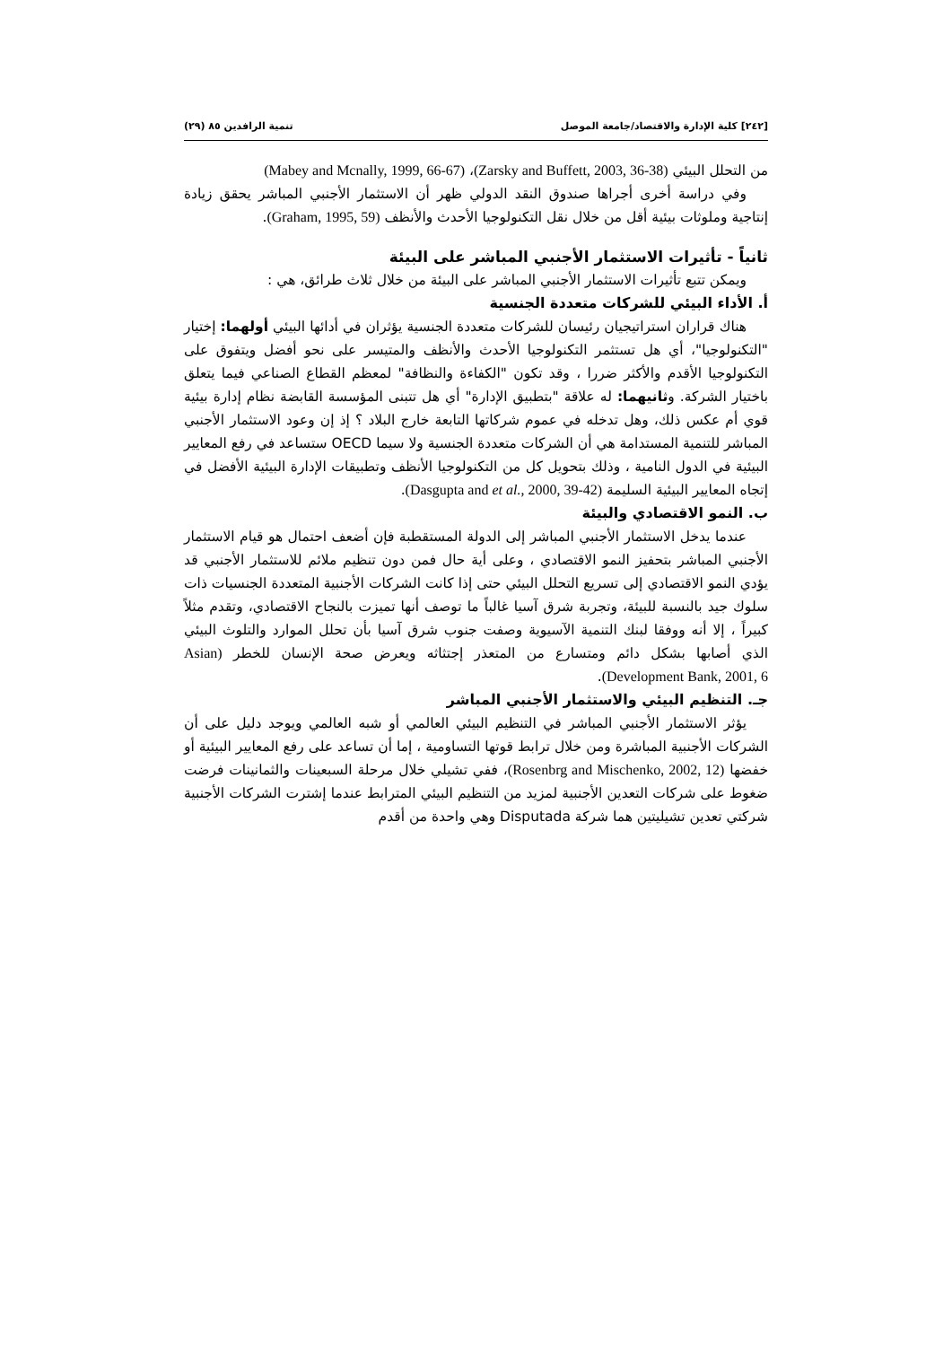[٢٤٢] كلية الإدارة والاقتصاد/جامعة الموصل تنمية الرافدين ٨٥ (٢٩)
من التحلل البيئي (Zarsky and Buffett, 2003, 36-38)، (Mabey and Mcnally, 1999, 66-67)
وفي دراسة أخرى أجراها صندوق النقد الدولي ظهر أن الاستثمار الأجنبي المباشر يحقق زيادة إنتاجية وملوثات بيئية أقل من خلال نقل التكنولوجيا الأحدث والأنظف (Graham, 1995, 59).
ثانياً - تأثيرات الاستثمار الأجنبي المباشر على البيئة
ويمكن تتبع تأثيرات الاستثمار الأجنبي المباشر على البيئة من خلال ثلاث طرائق، هي :
أ. الأداء البيئي للشركات متعددة الجنسية
هناك قراران استراتيجيان رئيسان للشركات متعددة الجنسية يؤثران في أدائها البيئي أولهما: إختيار "التكنولوجيا"، أي هل تستثمر التكنولوجيا الأحدث والأنظف والمتيسر على نحو أفضل ويتفوق على التكنولوجيا الأقدم والأكثر ضررا ، وقد تكون "الكفاءة والنظافة" لمعظم القطاع الصناعي فيما يتعلق باختيار الشركة. وثانيهما: له علاقة "بتطبيق الإدارة" أي هل تتبنى المؤسسة القابضة نظام إدارة بيئية قوي أم عكس ذلك، وهل تدخله في عموم شركاتها التابعة خارج البلاد ؟ إذ إن وعود الاستثمار الأجنبي المباشر للتنمية المستدامة هي أن الشركات متعددة الجنسية ولا سيما OECD ستساعد في رفع المعايير البيئية في الدول النامية ، وذلك بتحويل كل من التكنولوجيا الأنظف وتطبيقات الإدارة البيئية الأفضل في إتجاه المعايير البيئية السليمة (Dasgupta and et al., 2000, 39-42).
ب. النمو الاقتصادي والبيئة
عندما يدخل الاستثمار الأجنبي المباشر إلى الدولة المستقطبة فإن أضعف احتمال هو قيام الاستثمار الأجنبي المباشر بتحفيز النمو الاقتصادي ، وعلى أية حال فمن دون تنظيم ملائم للاستثمار الأجنبي قد يؤدي النمو الاقتصادي إلى تسريع التحلل البيئي حتى إذا كانت الشركات الأجنبية المتعددة الجنسيات ذات سلوك جيد بالنسبة للبيئة، وتجربة شرق آسيا غالباً ما توصف أنها تميزت بالنجاح الاقتصادي، وتقدم مثلاً كبيراً ، إلا أنه ووفقا لبنك التنمية الآسيوية وصفت جنوب شرق آسيا بأن تحلل الموارد والتلوث البيئي الذي أصابها بشكل دائم ومتسارع من المتعذر إجتثاثه ويعرض صحة الإنسان للخطر (Asian Development Bank, 2001, 6).
جـ. التنظيم البيئي والاستثمار الأجنبي المباشر
يؤثر الاستثمار الأجنبي المباشر في التنظيم البيئي العالمي أو شبه العالمي ويوجد دليل على أن الشركات الأجنبية المباشرة ومن خلال ترابط قوتها التساومية ، إما أن تساعد على رفع المعايير البيئية أو خفضها (Rosenbrg and Mischenko, 2002, 12)، ففي تشيلي خلال مرحلة السبعينات والثمانينات فرضت ضغوط على شركات التعدين الأجنبية لمزيد من التنظيم البيئي المترابط عندما إشترت الشركات الأجنبية شركتي تعدين تشيليتين هما شركة Disputada وهي واحدة من أقدم